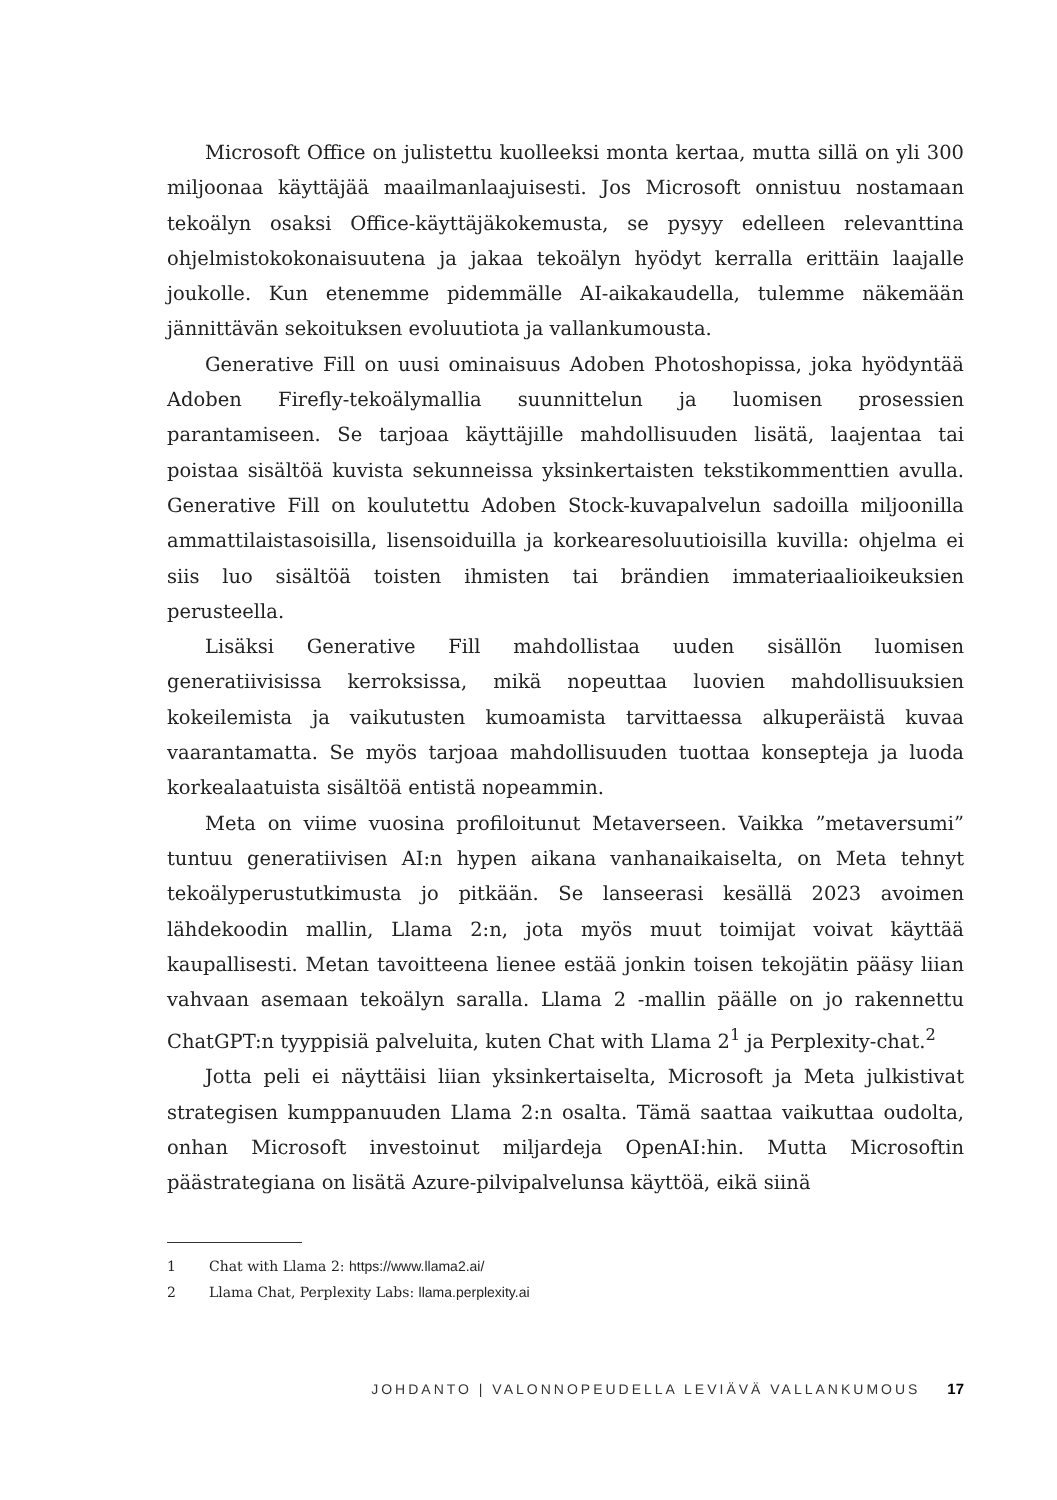Microsoft Office on julistettu kuolleeksi monta kertaa, mutta sillä on yli 300 miljoonaa käyttäjää maailmanlaajuisesti. Jos Microsoft onnistuu nostamaan tekoälyn osaksi Office-käyttäjäkokemusta, se pysyy edelleen relevanttina ohjelmistokokonaisuutena ja jakaa tekoälyn hyödyt kerralla erittäin laajalle joukolle. Kun etenemme pidemmälle AI-aikakaudella, tulemme näkemään jännittävän sekoituksen evoluutiota ja vallankumousta.
Generative Fill on uusi ominaisuus Adoben Photoshopissa, joka hyödyntää Adoben Firefly-tekoälymallia suunnittelun ja luomisen prosessien parantamiseen. Se tarjoaa käyttäjille mahdollisuuden lisätä, laajentaa tai poistaa sisältöä kuvista sekunneissa yksinkertaisten tekstikommenttien avulla. Generative Fill on koulutettu Adoben Stock-kuvapalvelun sadoilla miljoonilla ammattilaistasoisilla, lisensoiduilla ja korkearesoluutioisilla kuvilla: ohjelma ei siis luo sisältöä toisten ihmisten tai brändien immateriaalioikeuksien perusteella.
Lisäksi Generative Fill mahdollistaa uuden sisällön luomisen generatiivisissa kerroksissa, mikä nopeuttaa luovien mahdollisuuksien kokeilemista ja vaikutusten kumoamista tarvittaessa alkuperäistä kuvaa vaarantamatta. Se myös tarjoaa mahdollisuuden tuottaa konsepteja ja luoda korkealaatuista sisältöä entistä nopeammin.
Meta on viime vuosina profiloitunut Metaverseen. Vaikka ”metaversumi” tuntuu generatiivisen AI:n hypen aikana vanhanaikaiselta, on Meta tehnyt tekoälyperustutkimusta jo pitkään. Se lanseerasi kesällä 2023 avoimen lähdekoodin mallin, Llama 2:n, jota myös muut toimijat voivat käyttää kaupallisesti. Metan tavoitteena lienee estää jonkin toisen tekojätin pääsy liian vahvaan asemaan tekoälyn saralla. Llama 2 -mallin päälle on jo rakennettu ChatGPT:n tyyppisiä palveluita, kuten Chat with Llama 2<sup>1</sup> ja Perplexity-chat.<sup>2</sup>
Jotta peli ei näyttäisi liian yksinkertaiselta, Microsoft ja Meta julkistivat strategisen kumppanuuden Llama 2:n osalta. Tämä saattaa vaikuttaa oudolta, onhan Microsoft investoinut miljardeja OpenAI:hin. Mutta Microsoftin päästrategiana on lisätä Azure-pilvipalvelunsa käyttöä, eikä siinä
1 Chat with Llama 2: https://www.llama2.ai/
2 Llama Chat, Perplexity Labs: llama.perplexity.ai
JOHDANTO | VALONNOPEUDELLA LEVIÄVÄ VALLANKUMOUS 17